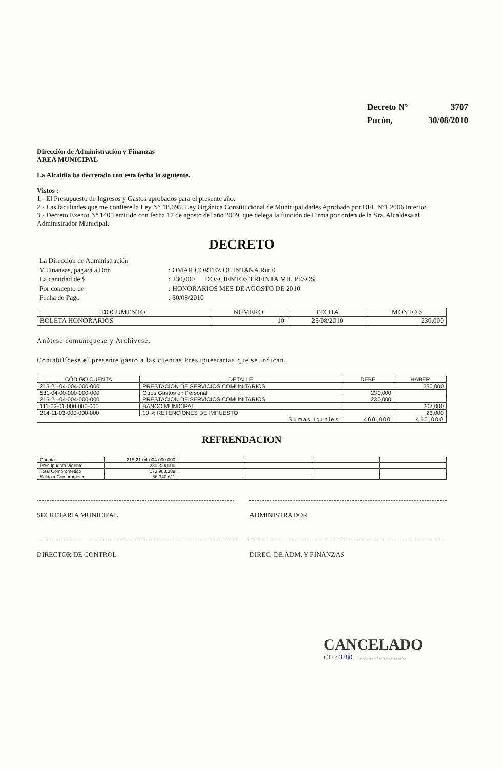| Decreto N° | 3707 |
| Pucón, | 30/08/2010 |
Dirección de Administración y Finanzas
AREA MUNICIPAL
La Alcaldía ha decretado con esta fecha lo siguiente.
Vistos :
1.- El Presupuesto de Ingresos y Gastos aprobados para el presente año.
2.- Las facultades que me confiere la Ley N° 18.695. Ley Orgánica Constitucional de Municipalidades Aprobado por DFL N°1 2006 Interior.
3.- Decreto Exento Nº 1405 emitido con fecha 17 de agosto del año 2009, que delega la función de Firma por orden de la Sra. Alcaldesa al Administrador Municipal.
DECRETO
| La Dirección de Administración | |
| Y Finanzas, pagara a Don | : OMAR CORTEZ QUINTANA Rut 0 |
| La cantidad de $ | : 230,000 DOSCIENTOS TREINTA MIL PESOS |
| Por concepto de | : HONORARIOS MES DE AGOSTO DE 2010 |
| Fecha de Pago | : 30/08/2010 |
| DOCUMENTO | NUMERO | FECHA | MONTO $ |
| --- | --- | --- | --- |
| BOLETA HONORARIOS | 10 | 25/08/2010 | 230,000 |
Anótese comuníquese y Archívese.
Contabilícese el presente gasto a las cuentas Presupuestarias que se indican.
| CÓDIGO CUENTA | DETALLE | DEBE | HABER |
| --- | --- | --- | --- |
| 215-21-04-004-000-000 | PRESTACION DE SERVICIOS COMUNITARIOS | | 230,000 |
| 531-04-00-000-000-000 | Otros Gastos en Personal | 230,000 | |
| 215-21-04-004-000-000 | PRESTACION DE SERVICIOS COMUNITARIOS | 230,000 | |
| 111-02-01-000-000-000 | BANCO MUNICIPAL | | 207,000 |
| 214-11-03-000-000-000 | 10 % RETENCIONES DE IMPUESTO | | 23,000 |
| Sumas Iguales | | 460,000 | 460,000 |
REFRENDACION
| Cuenta | 215-21-04-004-000-000 | | | | |
| Presupuesto Vigente | 230,324,000 | | | | |
| Total Comprometido | 173,983,389 | | | | |
| Saldo x Comprometer | 56,340,611 | | | | |
SECRETARIA MUNICIPAL ADMINISTRADOR
DIRECTOR DE CONTROL DIREC. DE ADM. Y FINANZAS
CANCELADO
CH./ 3880 ..............................